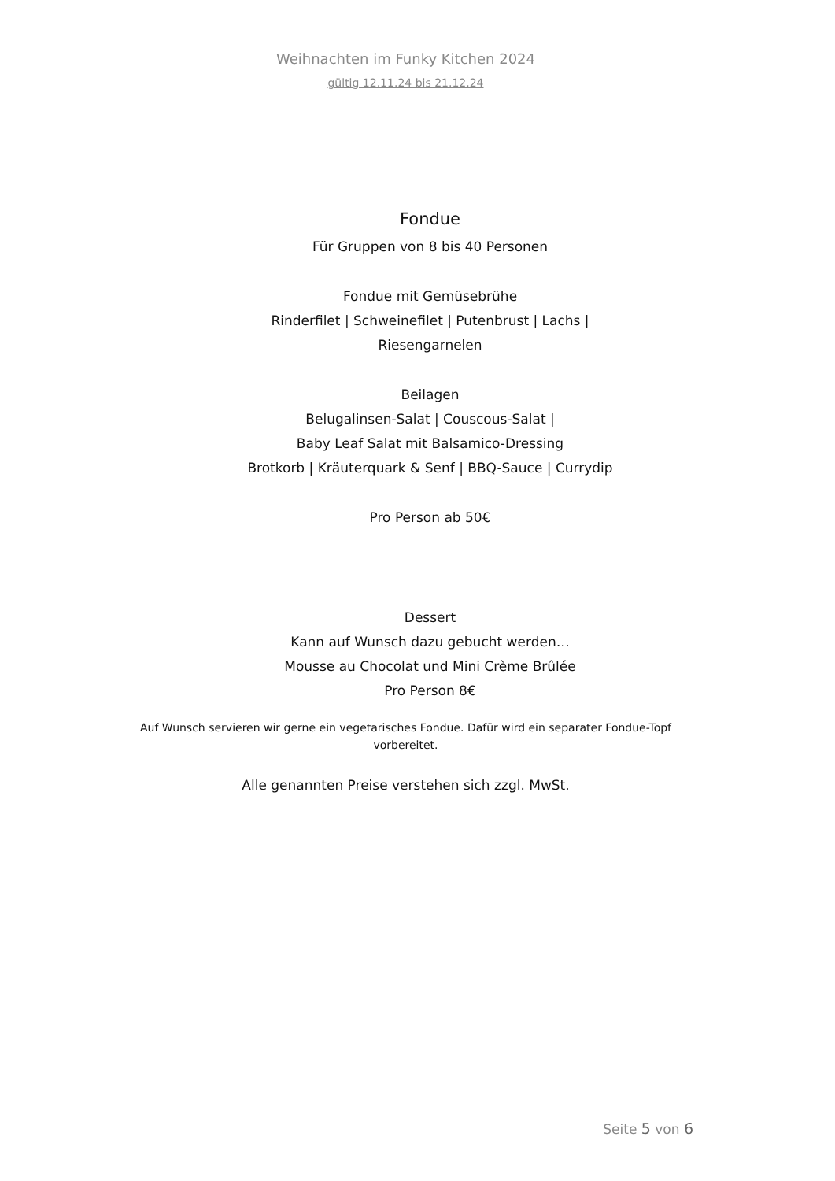Weihnachten im Funky Kitchen 2024
gültig 12.11.24 bis 21.12.24
Fondue
Für Gruppen von 8 bis 40 Personen
Fondue mit Gemüsebrühe
Rinderfilet | Schweinefilet | Putenbrust | Lachs |
Riesengarnelen
Beilagen
Belugalinsen-Salat | Couscous-Salat |
Baby Leaf Salat mit Balsamico-Dressing
Brotkorb | Kräuterquark & Senf | BBQ-Sauce | Currydip
Pro Person ab 50€
Dessert
Kann auf Wunsch dazu gebucht werden…
Mousse au Chocolat und Mini Crème Brûlée
Pro Person 8€
Auf Wunsch servieren wir gerne ein vegetarisches Fondue. Dafür wird ein separater Fondue-Topf vorbereitet.
Alle genannten Preise verstehen sich zzgl. MwSt.
Seite 5 von 6